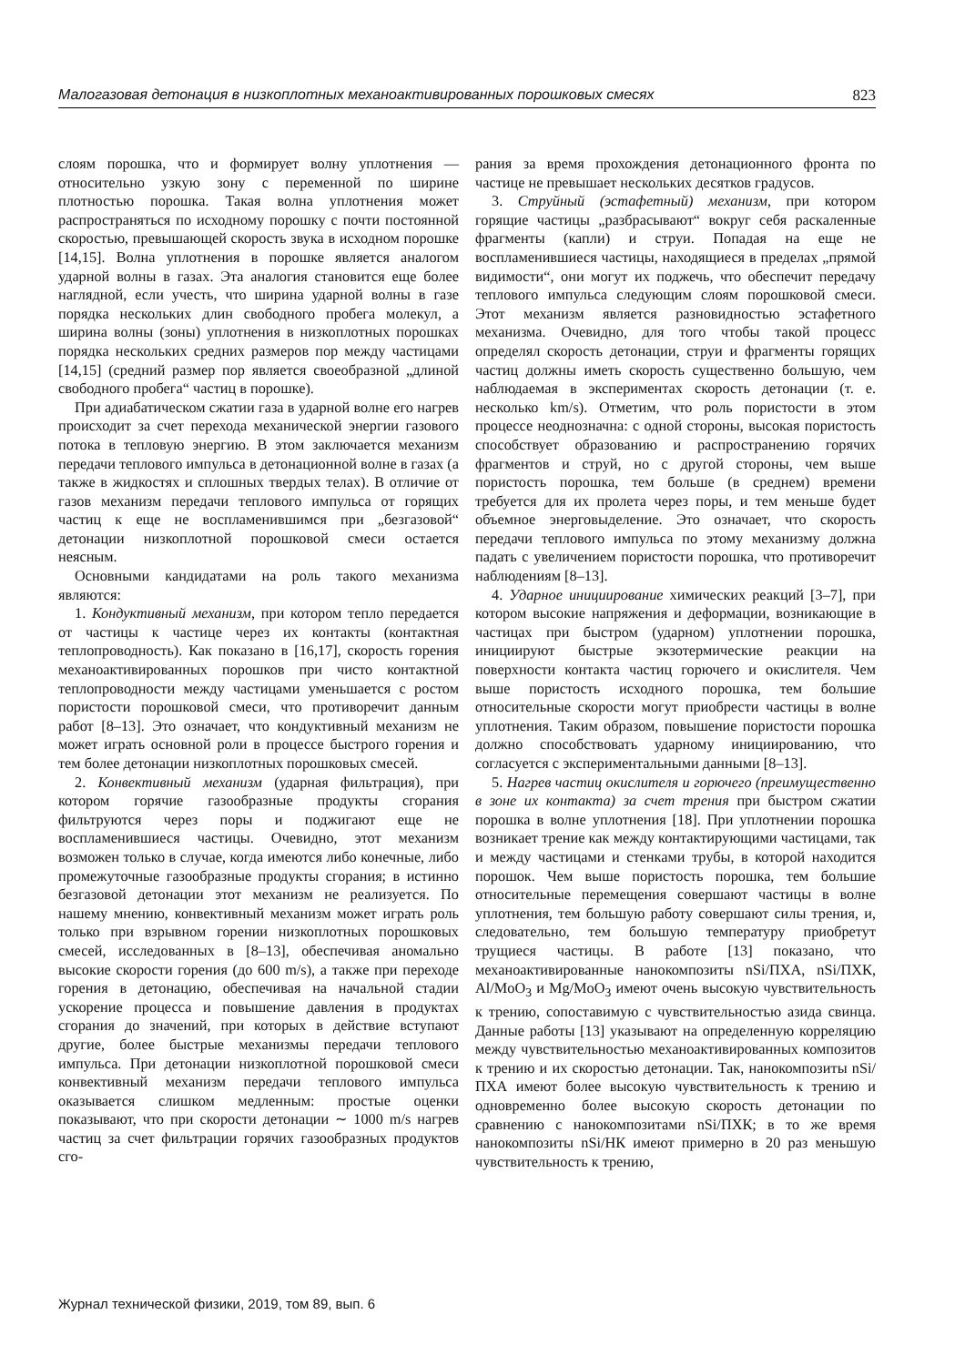Малогазовая детонация в низкоплотных механоактивированных порошковых смесях 823
слоям порошка, что и формирует волну уплотнения — относительно узкую зону с переменной по ширине плотностью порошка. Такая волна уплотнения может распространяться по исходному порошку с почти постоянной скоростью, превышающей скорость звука в исходном порошке [14,15]. Волна уплотнения в порошке является аналогом ударной волны в газах. Эта аналогия становится еще более наглядной, если учесть, что ширина ударной волны в газе порядка нескольких длин свободного пробега молекул, а ширина волны (зоны) уплотнения в низкоплотных порошках порядка нескольких средних размеров пор между частицами [14,15] (средний размер пор является своеобразной „длиной свободного пробега“ частиц в порошке).
При адиабатическом сжатии газа в ударной волне его нагрев происходит за счет перехода механической энергии газового потока в тепловую энергию. В этом заключается механизм передачи теплового импульса в детонационной волне в газах (а также в жидкостях и сплошных твердых телах). В отличие от газов механизм передачи теплового импульса от горящих частиц к еще не воспламенившимся при „безгазовой“ детонации низкоплотной порошковой смеси остается неясным.
Основными кандидатами на роль такого механизма являются:
1. Кондуктивный механизм, при котором тепло передается от частицы к частице через их контакты (контактная теплопроводность). Как показано в [16,17], скорость горения механоактивированных порошков при чисто контактной теплопроводности между частицами уменьшается с ростом пористости порошковой смеси, что противоречит данным работ [8–13]. Это означает, что кондуктивный механизм не может играть основной роли в процессе быстрого горения и тем более детонации низкоплотных порошковых смесей.
2. Конвективный механизм (ударная фильтрация), при котором горячие газообразные продукты сгорания фильтруются через поры и поджигают еще не воспламенившиеся частицы. Очевидно, этот механизм возможен только в случае, когда имеются либо конечные, либо промежуточные газообразные продукты сгорания; в истинно безгазовой детонации этот механизм не реализуется. По нашему мнению, конвективный механизм может играть роль только при взрывном горении низкоплотных порошковых смесей, исследованных в [8–13], обеспечивая аномально высокие скорости горения (до 600 m/s), а также при переходе горения в детонацию, обеспечивая на начальной стадии ускорение процесса и повышение давления в продуктах сгорания до значений, при которых в действие вступают другие, более быстрые механизмы передачи теплового импульса. При детонации низкоплотной порошковой смеси конвективный механизм передачи теплового импульса оказывается слишком медленным: простые оценки показывают, что при скорости детонации ∼ 1000 m/s нагрев частиц за счет фильтрации горячих газообразных продуктов сго-
рания за время прохождения детонационного фронта по частице не превышает нескольких десятков градусов.
3. Струйный (эстафетный) механизм, при котором горящие частицы „разбрасывают“ вокруг себя раскаленные фрагменты (капли) и струи. Попадая на еще не воспламенившиеся частицы, находящиеся в пределах „прямой видимости“, они могут их поджечь, что обеспечит передачу теплового импульса следующим слоям порошковой смеси. Этот механизм является разновидностью эстафетного механизма. Очевидно, для того чтобы такой процесс определял скорость детонации, струи и фрагменты горящих частиц должны иметь скорость существенно большую, чем наблюдаемая в экспериментах скорость детонации (т. е. несколько km/s). Отметим, что роль пористости в этом процессе неоднозначна: с одной стороны, высокая пористость способствует образованию и распространению горячих фрагментов и струй, но с другой стороны, чем выше пористость порошка, тем больше (в среднем) времени требуется для их пролета через поры, и тем меньше будет объемное энерговыделение. Это означает, что скорость передачи теплового импульса по этому механизму должна падать с увеличением пористости порошка, что противоречит наблюдениям [8–13].
4. Ударное инициирование химических реакций [3–7], при котором высокие напряжения и деформации, возникающие в частицах при быстром (ударном) уплотнении порошка, инициируют быстрые экзотермические реакции на поверхности контакта частиц горючего и окислителя. Чем выше пористость исходного порошка, тем большие относительные скорости могут приобрести частицы в волне уплотнения. Таким образом, повышение пористости порошка должно способствовать ударному инициированию, что согласуется с экспериментальными данными [8–13].
5. Нагрев частиц окислителя и горючего (преимущественно в зоне их контакта) за счет трения при быстром сжатии порошка в волне уплотнения [18]. При уплотнении порошка возникает трение как между контактирующими частицами, так и между частицами и стенками трубы, в которой находится порошок. Чем выше пористость порошка, тем большие относительные перемещения совершают частицы в волне уплотнения, тем большую работу совершают силы трения, и, следовательно, тем большую температуру приобретут трущиеся частицы. В работе [13] показано, что механоактивированные нанокомпозиты nSi/ПХА, nSi/ПХК, Al/MoO<sub>3</sub> и Mg/MoO<sub>3</sub> имеют очень высокую чувствительность к трению, сопоставимую с чувствительностью азида свинца. Данные работы [13] указывают на определенную корреляцию между чувствительностью механоактивированных композитов к трению и их скоростью детонации. Так, нанокомпозиты nSi/ПХА имеют более высокую чувствительность к трению и одновременно более высокую скорость детонации по сравнению с нанокомпозитами nSi/ПХК; в то же время нанокомпозиты nSi/НК имеют примерно в 20 раз меньшую чувствительность к трению,
Журнал технической физики, 2019, том 89, вып. 6